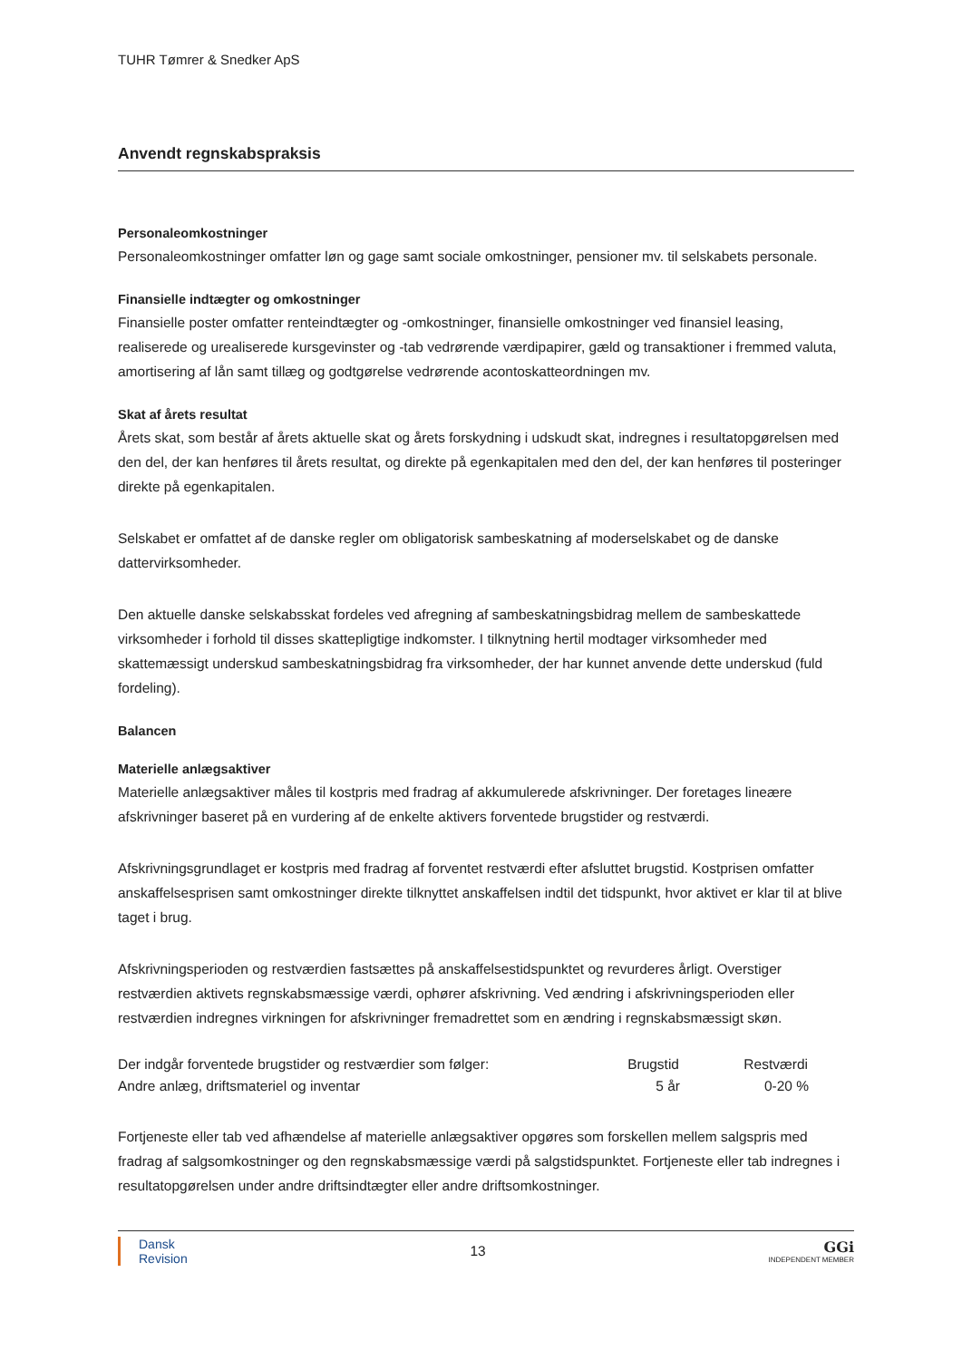TUHR Tømrer & Snedker ApS
Anvendt regnskabspraksis
Personaleomkostninger
Personaleomkostninger omfatter løn og gage samt sociale omkostninger, pensioner mv. til selskabets personale.
Finansielle indtægter og omkostninger
Finansielle poster omfatter renteindtægter og -omkostninger, finansielle omkostninger ved finansiel leasing, realiserede og urealiserede kursgevinster og -tab vedrørende værdipapirer, gæld og transaktioner i fremmed valuta, amortisering af lån samt tillæg og godtgørelse vedrørende acontoskatteordningen mv.
Skat af årets resultat
Årets skat, som består af årets aktuelle skat og årets forskydning i udskudt skat, indregnes i resultatopgørelsen med den del, der kan henføres til årets resultat, og direkte på egenkapitalen med den del, der kan henføres til posteringer direkte på egenkapitalen.
Selskabet er omfattet af de danske regler om obligatorisk sambeskatning af moderselskabet og de danske dattervirksomheder.
Den aktuelle danske selskabsskat fordeles ved afregning af sambeskatningsbidrag mellem de sambeskattede virksomheder i forhold til disses skattepligtige indkomster. I tilknytning hertil modtager virksomheder med skattemæssigt underskud sambeskatningsbidrag fra virksomheder, der har kunnet anvende dette underskud (fuld fordeling).
Balancen
Materielle anlægsaktiver
Materielle anlægsaktiver måles til kostpris med fradrag af akkumulerede afskrivninger. Der foretages lineære afskrivninger baseret på en vurdering af de enkelte aktivers forventede brugstider og restværdi.
Afskrivningsgrundlaget er kostpris med fradrag af forventet restværdi efter afsluttet brugstid. Kostprisen omfatter anskaffelsesprisen samt omkostninger direkte tilknyttet anskaffelsen indtil det tidspunkt, hvor aktivet er klar til at blive taget i brug.
Afskrivningsperioden og restværdien fastsættes på anskaffelsestidspunktet og revurderes årligt. Overstiger restværdien aktivets regnskabsmæssige værdi, ophører afskrivning. Ved ændring i afskrivningsperioden eller restværdien indregnes virkningen for afskrivninger fremadrettet som en ændring i regnskabsmæssigt skøn.
| Der indgår forventede brugstider og restværdier som følger: | Brugstid | Restværdi | |
| Andre anlæg, driftsmateriel og inventar | 5 år | 0-20 % | |
Fortjeneste eller tab ved afhændelse af materielle anlægsaktiver opgøres som forskellen mellem salgspris med fradrag af salgsomkostninger og den regnskabsmæssige værdi på salgstidspunktet. Fortjeneste eller tab indregnes i resultatopgørelsen under andre driftsindtægter eller andre driftsomkostninger.
Dansk
Revision
13
GGi
INDEPENDENT MEMBER